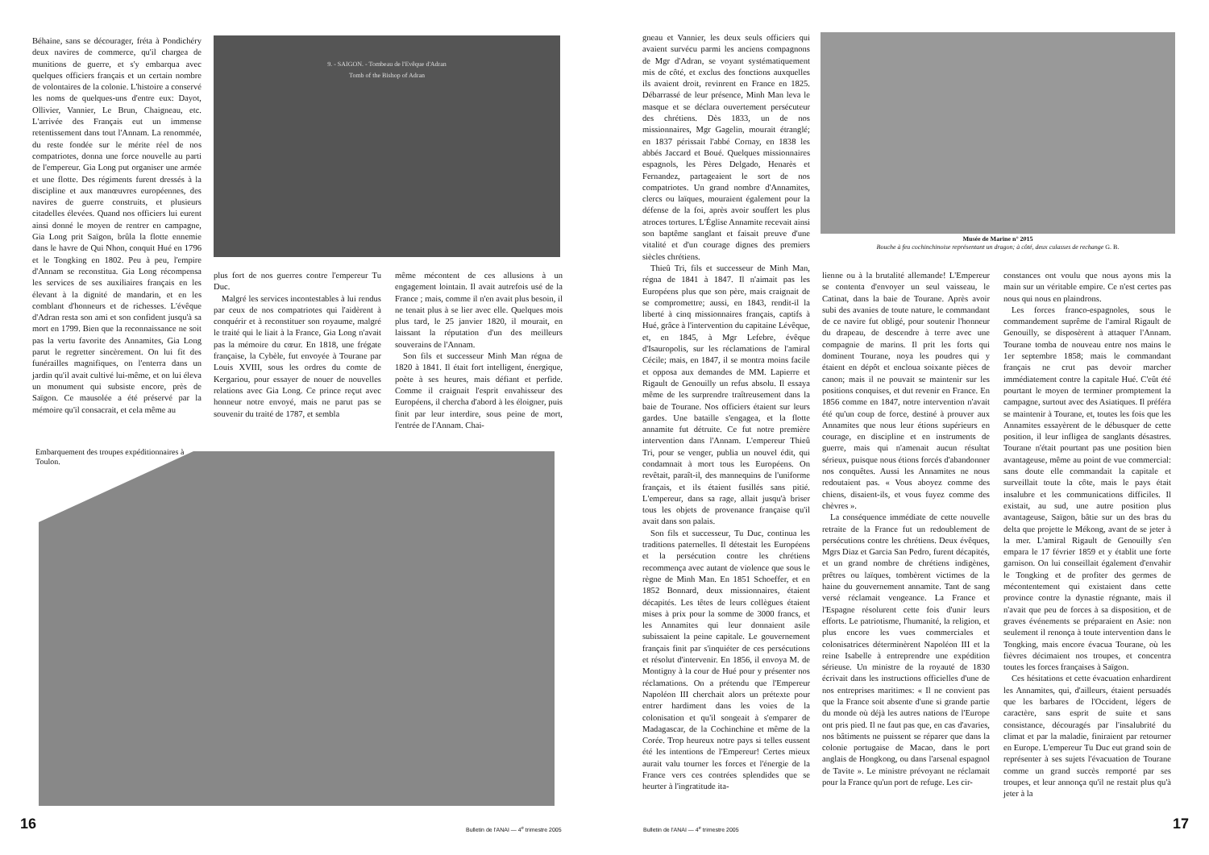Béhaine, sans se décourager, fréta à Pondichéry deux navires de commerce, qu'il chargea de munitions de guerre, et s'y embarqua avec quelques officiers français et un certain nombre de volontaires de la colonie. L'histoire a conservé les noms de quelques-uns d'entre eux: Dayot, Ollivier, Vannier, Le Brun, Chaigneau, etc. L'arrivée des Français eut un immense retentissement dans tout l'Annam. La renommée, du reste fondée sur le mérite réel de nos compatriotes, donna une force nouvelle au parti de l'empereur. Gia Long put organiser une armée et une flotte. Des régiments furent dressés à la discipline et aux manœuvres européennes, des navires de guerre construits, et plusieurs citadelles élevées. Quand nos officiers lui eurent ainsi donné le moyen de rentrer en campagne, Gia Long prit Saïgon, brûla la flotte ennemie dans le havre de Qui Nhon, conquit Hué en 1796 et le Tongking en 1802. Peu à peu, l'empire d'Annam se reconstitua. Gia Long récompensa les services de ses auxiliaires français en les élevant à la dignité de mandarin, et en les comblant d'honneurs et de richesses. L'évêque d'Adran resta son ami et son confident jusqu'à sa mort en 1799. Bien que la reconnaissance ne soit pas la vertu favorite des Annamites, Gia Long parut le regretter sincèrement. On lui fit des funérailles magnifiques, on l'enterra dans un jardin qu'il avait cultivé lui-même, et on lui éleva un monument qui subsiste encore, près de Saïgon. Ce mausolée a été préservé par la mémoire qu'il consacrait, et cela même au
9. - SAIGON. - Tombeau de l'Evêque d'Adran
Tomb of the Bishop of Adran
plus fort de nos guerres contre l'empereur Tu Duc.
Malgré les services incontestables à lui rendus par ceux de nos compatriotes qui l'aidèrent à conquérir et à reconstituer son royaume, malgré le traité qui le liait à la France, Gia Long n'avait pas la mémoire du cœur. En 1818, une frégate française, la Cybèle, fut envoyée à Tourane par Louis XVIII, sous les ordres du comte de Kergariou, pour essayer de nouer de nouvelles relations avec Gia Long. Ce prince reçut avec honneur notre envoyé, mais ne parut pas se souvenir du traité de 1787, et sembla
même mécontent de ces allusions à un engagement lointain. Il avait autrefois usé de la France ; mais, comme il n'en avait plus besoin, il ne tenait plus à se lier avec elle. Quelques mois plus tard, le 25 janvier 1820, il mourait, en laissant la réputation d'un des meilleurs souverains de l'Annam.
Son fils et successeur Minh Man régna de 1820 à 1841. Il était fort intelligent, énergique, poète à ses heures, mais défiant et perfide. Comme il craignait l'esprit envahisseur des Européens, il chercha d'abord à les éloigner, puis finit par leur interdire, sous peine de mort, l'entrée de l'Annam. Chai-
Embarquement des troupes expéditionnaires à Toulon.
16
Bulletin de l'ANAI — 4<sup>e</sup> trimestre 2005
gneau et Vannier, les deux seuls officiers qui avaient survécu parmi les anciens compagnons de Mgr d'Adran, se voyant systématiquement mis de côté, et exclus des fonctions auxquelles ils avaient droit, revinrent en France en 1825. Débarrassé de leur présence, Minh Man leva le masque et se déclara ouvertement persécuteur des chrétiens. Dès 1833, un de nos missionnaires, Mgr Gagelin, mourait étranglé; en 1837 périssait l'abbé Cornay, en 1838 les abbés Jaccard et Boué. Quelques missionnaires espagnols, les Pères Delgado, Henarès et Fernandez, partageaient le sort de nos compatriotes. Un grand nombre d'Annamites, clercs ou laïques, mouraient également pour la défense de la foi, après avoir souffert les plus atroces tortures. L'Église Annamite recevait ainsi son baptême sanglant et faisait preuve d'une vitalité et d'un courage dignes des premiers siècles chrétiens.
Thieû Tri, fils et successeur de Minh Man, régna de 1841 à 1847. Il n'aimait pas les Européens plus que son père, mais craignait de se compromettre; aussi, en 1843, rendit-il la liberté à cinq missionnaires français, captifs à Hué, grâce à l'intervention du capitaine Lévêque, et, en 1845, à Mgr Lefebre, évêque d'Isauropolis, sur les réclamations de l'amiral Cécile; mais, en 1847, il se montra moins facile et opposa aux demandes de MM. Lapierre et Rigault de Genouilly un refus absolu. Il essaya même de les surprendre traîtreusement dans la baie de Tourane. Nos officiers étaient sur leurs gardes. Une bataille s'engagea, et la flotte annamite fut détruite. Ce fut notre première intervention dans l'Annam. L'empereur Thieû Tri, pour se venger, publia un nouvel édit, qui condamnait à mort tous les Européens. On revêtait, paraît-il, des mannequins de l'uniforme français, et ils étaient fusillés sans pitié. L'empereur, dans sa rage, allait jusqu'à briser tous les objets de provenance française qu'il avait dans son palais.
Son fils et successeur, Tu Duc, continua les traditions paternelles. Il détestait les Européens et la persécution contre les chrétiens recommença avec autant de violence que sous le règne de Minh Man. En 1851 Schoeffer, et en 1852 Bonnard, deux missionnaires, étaient décapités. Les têtes de leurs collègues étaient mises à prix pour la somme de 3000 francs, et les Annamites qui leur donnaient asile subissaient la peine capitale. Le gouvernement français finit par s'inquiéter de ces persécutions et résolut d'intervenir. En 1856, il envoya M. de Montigny à la cour de Hué pour y présenter nos réclamations. On a prétendu que l'Empereur Napoléon III cherchait alors un prétexte pour entrer hardiment dans les voies de la colonisation et qu'il songeait à s'emparer de Madagascar, de la Cochinchine et même de la Corée. Trop heureux notre pays si telles eussent été les intentions de l'Empereur! Certes mieux aurait valu tourner les forces et l'énergie de la France vers ces contrées splendides que se heurter à l'ingratitude ita-
Musée de Marine n° 2015
Bouche à feu cochinchinoise représentant un dragon; à côté, deux culasses de rechange G. B.
lienne ou à la brutalité allemande! L'Empereur se contenta d'envoyer un seul vaisseau, le Catinat, dans la baie de Tourane. Après avoir subi des avanies de toute nature, le commandant de ce navire fut obligé, pour soutenir l'honneur du drapeau, de descendre à terre avec une compagnie de marins. Il prit les forts qui dominent Tourane, noya les poudres qui y étaient en dépôt et encloua soixante pièces de canon; mais il ne pouvait se maintenir sur les positions conquises, et dut revenir en France. En 1856 comme en 1847, notre intervention n'avait été qu'un coup de force, destiné à prouver aux Annamites que nous leur étions supérieurs en courage, en discipline et en instruments de guerre, mais qui n'amenait aucun résultat sérieux, puisque nous étions forcés d'abandonner nos conquêtes. Aussi les Annamites ne nous redoutaient pas. « Vous aboyez comme des chiens, disaient-ils, et vous fuyez comme des chèvres ».
La conséquence immédiate de cette nouvelle retraite de la France fut un redoublement de persécutions contre les chrétiens. Deux évêques, Mgrs Diaz et Garcia San Pedro, furent décapités, et un grand nombre de chrétiens indigènes, prêtres ou laïques, tombèrent victimes de la haine du gouvernement annamite. Tant de sang versé réclamait vengeance. La France et l'Espagne résolurent cette fois d'unir leurs efforts. Le patriotisme, l'humanité, la religion, et plus encore les vues commerciales et colonisatrices déterminèrent Napoléon III et la reine Isabelle à entreprendre une expédition sérieuse. Un ministre de la royauté de 1830 écrivait dans les instructions officielles d'une de nos entreprises maritimes: « Il ne convient pas que la France soit absente d'une si grande partie du monde où déjà les autres nations de l'Europe ont pris pied. Il ne faut pas que, en cas d'avaries, nos bâtiments ne puissent se réparer que dans la colonie portugaise de Macao, dans le port anglais de Hongkong, ou dans l'arsenal espagnol de Tavite ». Le ministre prévoyant ne réclamait pour la France qu'un port de refuge. Les cir-
constances ont voulu que nous ayons mis la main sur un véritable empire. Ce n'est certes pas nous qui nous en plaindrons.
Les forces franco-espagnoles, sous le commandement suprême de l'amiral Rigault de Genouilly, se disposèrent à attaquer l'Annam. Tourane tomba de nouveau entre nos mains le 1er septembre 1858; mais le commandant français ne crut pas devoir marcher immédiatement contre la capitale Hué. C'eût été pourtant le moyen de terminer promptement la campagne, surtout avec des Asiatiques. Il préféra se maintenir à Tourane, et, toutes les fois que les Annamites essayèrent de le débusquer de cette position, il leur infligea de sanglants désastres. Tourane n'était pourtant pas une position bien avantageuse, même au point de vue commercial: sans doute elle commandait la capitale et surveillait toute la côte, mais le pays était insalubre et les communications difficiles. Il existait, au sud, une autre position plus avantageuse, Saïgon, bâtie sur un des bras du delta que projette le Mékong, avant de se jeter à la mer. L'amiral Rigault de Genouilly s'en empara le 17 février 1859 et y établit une forte garnison. On lui conseillait également d'envahir le Tongking et de profiter des germes de mécontentement qui existaient dans cette province contre la dynastie régnante, mais il n'avait que peu de forces à sa disposition, et de graves événements se préparaient en Asie: non seulement il renonça à toute intervention dans le Tongking, mais encore évacua Tourane, où les fièvres décimaient nos troupes, et concentra toutes les forces françaises à Saïgon.
Ces hésitations et cette évacuation enhardirent les Annamites, qui, d'ailleurs, étaient persuadés que les barbares de l'Occident, légers de caractère, sans esprit de suite et sans consistance, découragés par l'insalubrité du climat et par la maladie, finiraient par retourner en Europe. L'empereur Tu Duc eut grand soin de représenter à ses sujets l'évacuation de Tourane comme un grand succès remporté par ses troupes, et leur annonça qu'il ne restait plus qu'à jeter à la
Bulletin de l'ANAI — 4<sup>e</sup> trimestre 2005
17